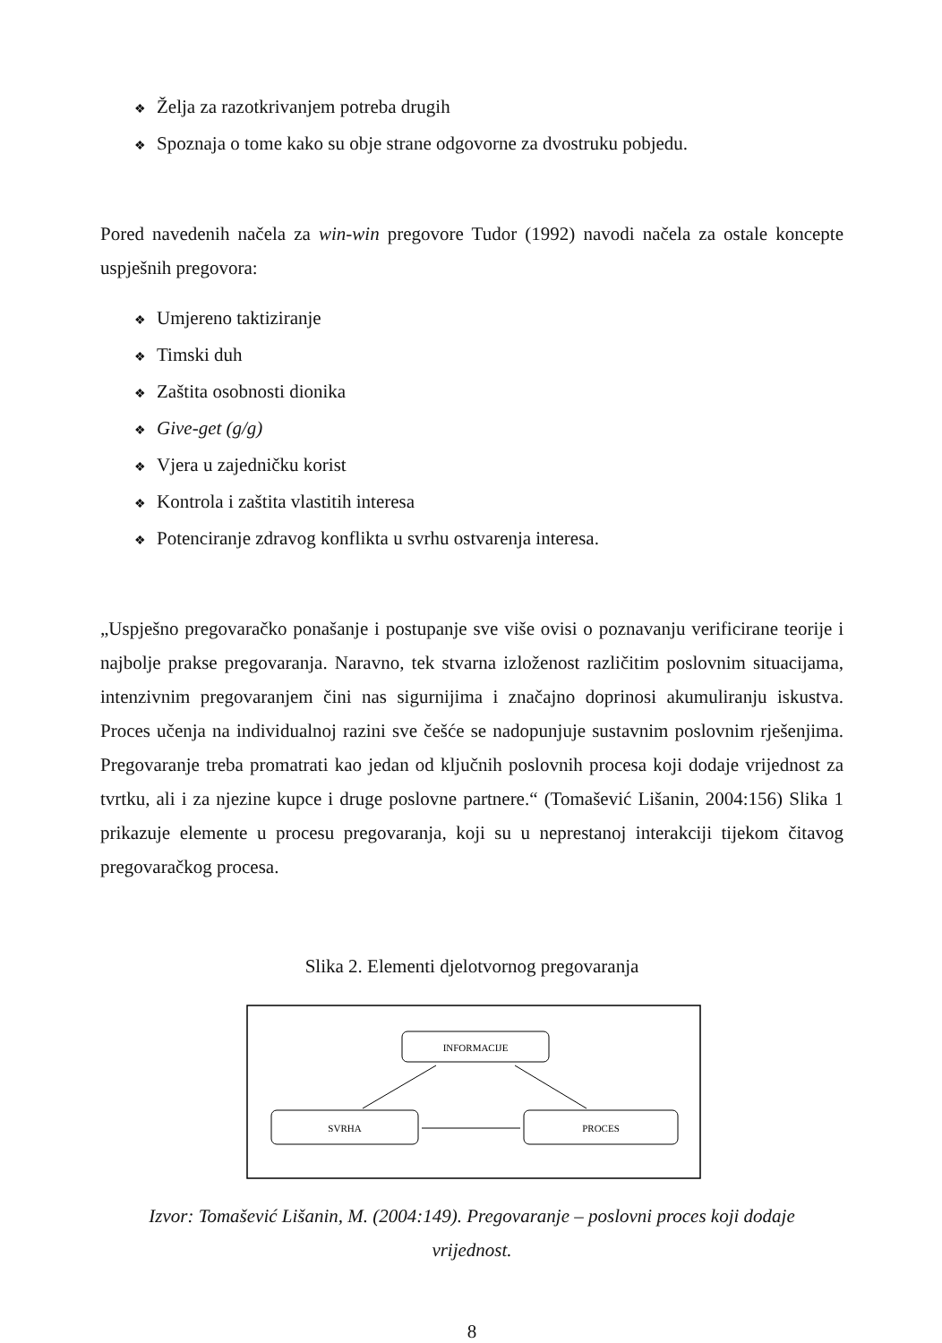❖ Želja za razotkrivanjem potreba drugih
❖ Spoznaja o tome kako su obje strane odgovorne za dvostruku pobjedu.
Pored navedenih načela za win-win pregovore Tudor (1992) navodi načela za ostale koncepte uspješnih pregovora:
❖ Umjereno taktiziranje
❖ Timski duh
❖ Zaštita osobnosti dionika
❖ Give-get (g/g)
❖ Vjera u zajedničku korist
❖ Kontrola i zaštita vlastitih interesa
❖ Potenciranje zdravog konflikta u svrhu ostvarenja interesa.
„Uspješno pregovaračko ponašanje i postupanje sve više ovisi o poznavanju verificirane teorije i najbolje prakse pregovaranja. Naravno, tek stvarna izloženost različitim poslovnim situacijama, intenzivnim pregovaranjem čini nas sigurnijima i značajno doprinosi akumuliranju iskustva. Proces učenja na individualnoj razini sve češće se nadopunjuje sustavnim poslovnim rješenjima. Pregovaranje treba promatrati kao jedan od ključnih poslovnih procesa koji dodaje vrijednost za tvrtku, ali i za njezine kupce i druge poslovne partnere.“ (Tomašević Lišanin, 2004:156) Slika 1 prikazuje elemente u procesu pregovaranja, koji su u neprestanoj interakciji tijekom čitavog pregovaračkog procesa.
Slika 2. Elementi djelotvornog pregovaranja
INFORMACIJE
SVRHA
PROCES
Izvor: Tomašević Lišanin, M. (2004:149). Pregovaranje – poslovni proces koji dodaje vrijednost.
8